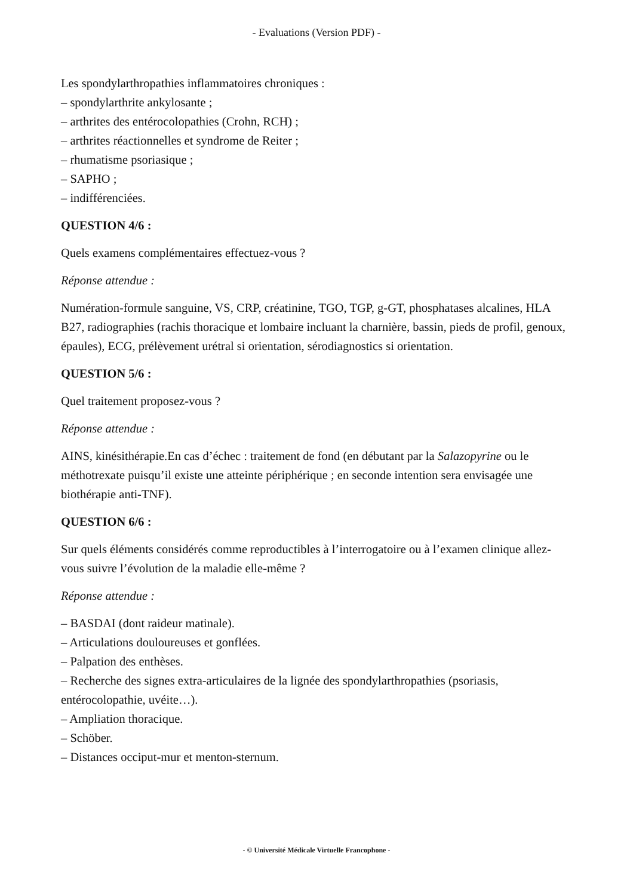- Evaluations (Version PDF) -
Les spondylarthropathies inflammatoires chroniques :
– spondylarthrite ankylosante ;
– arthrites des entérocolopathies (Crohn, RCH) ;
– arthrites réactionnelles et syndrome de Reiter ;
– rhumatisme psoriasique ;
– SAPHO ;
– indifférenciées.
QUESTION 4/6 :
Quels examens complémentaires effectuez-vous ?
Réponse attendue :
Numération-formule sanguine, VS, CRP, créatinine, TGO, TGP, g-GT, phosphatases alcalines, HLA B27, radiographies (rachis thoracique et lombaire incluant la charnière, bassin, pieds de profil, genoux, épaules), ECG, prélèvement urétral si orientation, sérodiagnostics si orientation.
QUESTION 5/6 :
Quel traitement proposez-vous ?
Réponse attendue :
AINS, kinésithérapie.En cas d’échec : traitement de fond (en débutant par la Salazopyrine ou le méthotrexate puisqu’il existe une atteinte périphérique ; en seconde intention sera envisagée une biothérapie anti-TNF).
QUESTION 6/6 :
Sur quels éléments considérés comme reproductibles à l’interrogatoire ou à l’examen clinique allez-vous suivre l’évolution de la maladie elle-même ?
Réponse attendue :
– BASDAI (dont raideur matinale).
– Articulations douloureuses et gonflées.
– Palpation des enthèses.
– Recherche des signes extra-articulaires de la lignée des spondylarthropathies (psoriasis, entérocolopathie, uvéite…).
– Ampliation thoracique.
– Schöber.
– Distances occiput-mur et menton-sternum.
- © Université Médicale Virtuelle Francophone -